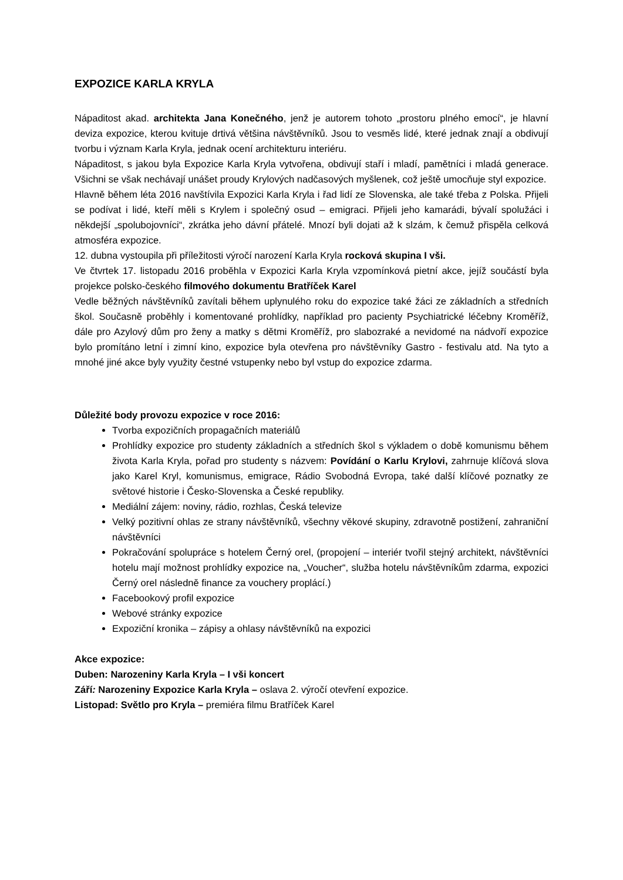EXPOZICE KARLA KRYLA
Nápaditost akad. architekta Jana Konečného, jenž je autorem tohoto „prostoru plného emocí“, je hlavní deviza expozice, kterou kvituje drtivá většina návštěvníků. Jsou to vesměs lidé, které jednak znají a obdivují tvorbu i význam Karla Kryla, jednak ocení architekturu interiéru.
Nápaditost, s jakou byla Expozice Karla Kryla vytvořena, obdivují staří i mladí, pamětníci i mladá generace. Všichni se však nechávají unášet proudy Krylových nadčasových myšlenek, což ještě umocňuje styl expozice.
Hlavně během léta 2016 navštívila Expozici Karla Kryla i řad lidí ze Slovenska, ale také třeba z Polska. Přijeli se podívat i lidé, kteří měli s Krylem i společný osud – emigraci. Přijeli jeho kamarádi, bývalí spolužáci i někdejší „spolubojovníci“, zkrátka jeho dávní přátelé. Mnozí byli dojati až k slzám, k čemuž přispěla celková atmosféra expozice.
12. dubna vystoupila při příležitosti výročí narození Karla Kryla rocková skupina I vši.
Ve čtvrtek 17. listopadu 2016 proběhla v Expozici Karla Kryla vzpomínková pietní akce, jejíž součástí byla projekce polsko-českého filmového dokumentu Bratříček Karel
Vedle běžných návštěvníků zavítali během uplynulého roku do expozice také žáci ze základních a středních škol. Současně proběhly i komentované prohlídky, například pro pacienty Psychiatrické léčebny Kroměříž, dále pro Azylový dům pro ženy a matky s dětmi Kroměříž, pro slabozraké a nevidomé na nádvoří expozice bylo promítáno letní i zimní kino, expozice byla otevřena pro návštěvníky Gastro - festivalu atd. Na tyto a mnohé jiné akce byly využity čestné vstupenky nebo byl vstup do expozice zdarma.
Důležité body provozu expozice v roce 2016:
Tvorba expozičních propagačních materiálů
Prohlídky expozice pro studenty základních a středních škol s výkladem o době komunismu během života Karla Kryla, pořad pro studenty s názvem: Povídání o Karlu Krylovi, zahrnuje klíčová slova jako Karel Kryl, komunismus, emigrace, Rádio Svobodná Evropa, také další klíčové poznatky ze světové historie i Česko-Slovenska a České republiky.
Mediální zájem: noviny, rádio, rozhlas, Česká televize
Velký pozitivní ohlas ze strany návštěvníků, všechny věkové skupiny, zdravotně postižení, zahraniční návštěvníci
Pokračování spolupráce s hotelem Černý orel, (propojení – interiér tvořil stejný architekt, návštěvníci hotelu mají možnost prohlídky expozice na, „Voucher“, služba hotelu návštěvníkům zdarma, expozici Černý orel následně finance za vouchery proplácí.)
Facebookový profil expozice
Webové stránky expozice
Expoziční kronika – zápisy a ohlasy návštěvníků na expozici
Akce expozice:
Duben: Narozeniny Karla Kryla – I vši koncert
Září: Narozeniny Expozice Karla Kryla – oslava 2. výročí otevření expozice.
Listopad: Světlo pro Kryla – premiéra filmu Bratříček Karel